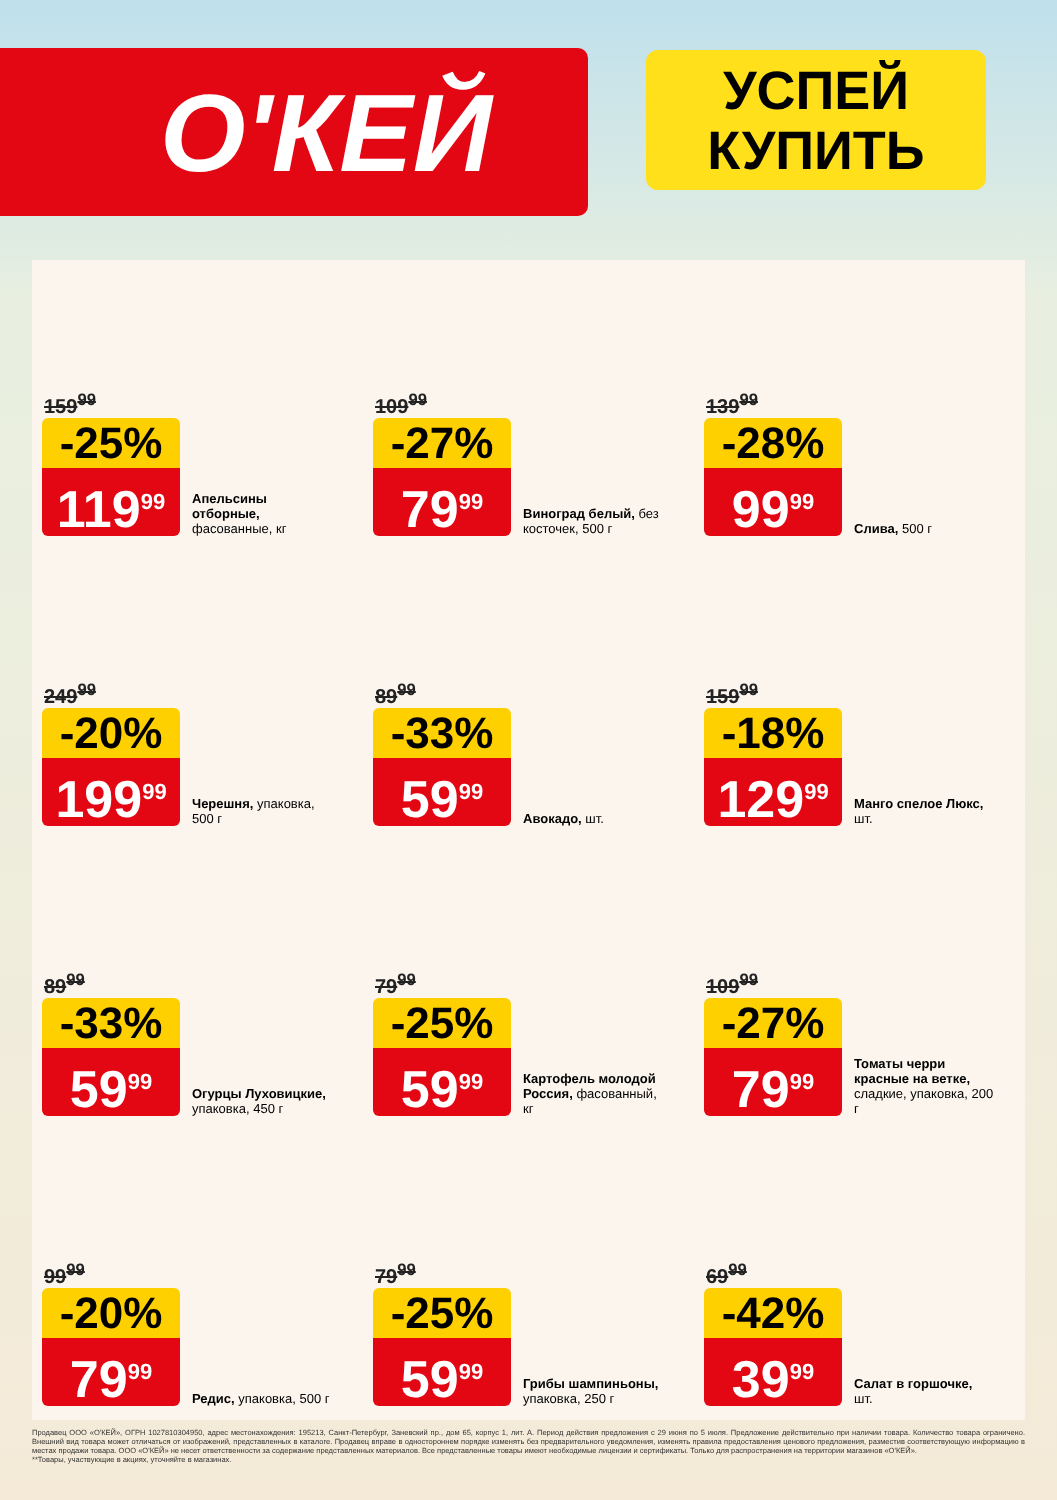О'КЕЙ
УСПЕЙ
КУПИТЬ
159<sup>99</sup>
-25%
119<sup>99</sup>
Апельсины отборные, фасованные, кг
109<sup>99</sup>
-27%
79<sup>99</sup>
Виноград белый, без косточек, 500 г
139<sup>99</sup>
-28%
99<sup>99</sup>
Слива, 500 г
249<sup>99</sup>
-20%
199<sup>99</sup>
Черешня, упаковка, 500 г
89<sup>99</sup>
-33%
59<sup>99</sup>
Авокадо, шт.
159<sup>99</sup>
-18%
129<sup>99</sup>
Манго спелое Люкс, шт.
89<sup>99</sup>
-33%
59<sup>99</sup>
Огурцы Луховицкие, упаковка, 450 г
79<sup>99</sup>
-25%
59<sup>99</sup>
Картофель молодой Россия, фасованный, кг
109<sup>99</sup>
-27%
79<sup>99</sup>
Томаты черри красные на ветке, сладкие, упаковка, 200 г
99<sup>99</sup>
-20%
79<sup>99</sup>
Редис, упаковка, 500 г
79<sup>99</sup>
-25%
59<sup>99</sup>
Грибы шампиньоны, упаковка, 250 г
69<sup>99</sup>
-42%
39<sup>99</sup>
Салат в горшочке, шт.
Продавец ООО «О'КЕЙ», ОГРН 1027810304950, адрес местонахождения: 195213, Санкт-Петербург, Заневский пр., дом 65, корпус 1, лит. А. Период действия предложения с 29 июня по 5 июля. Предложение действительно при наличии товара. Количество товара ограничено. Внешний вид товара может отличаться от изображений, представленных в каталоге. Продавец вправе в одностороннем порядке изменять без предварительного уведомления, изменять правила предоставления ценового предложения, разместив соответствующую информацию в местах продажи товара. ООО «О'КЕЙ» не несет ответственности за содержание представленных материалов. Все представленные товары имеют необходимые лицензии и сертификаты. Только для распространения на территории магазинов «О'КЕЙ».
**Товары, участвующие в акциях, уточняйте в магазинах.